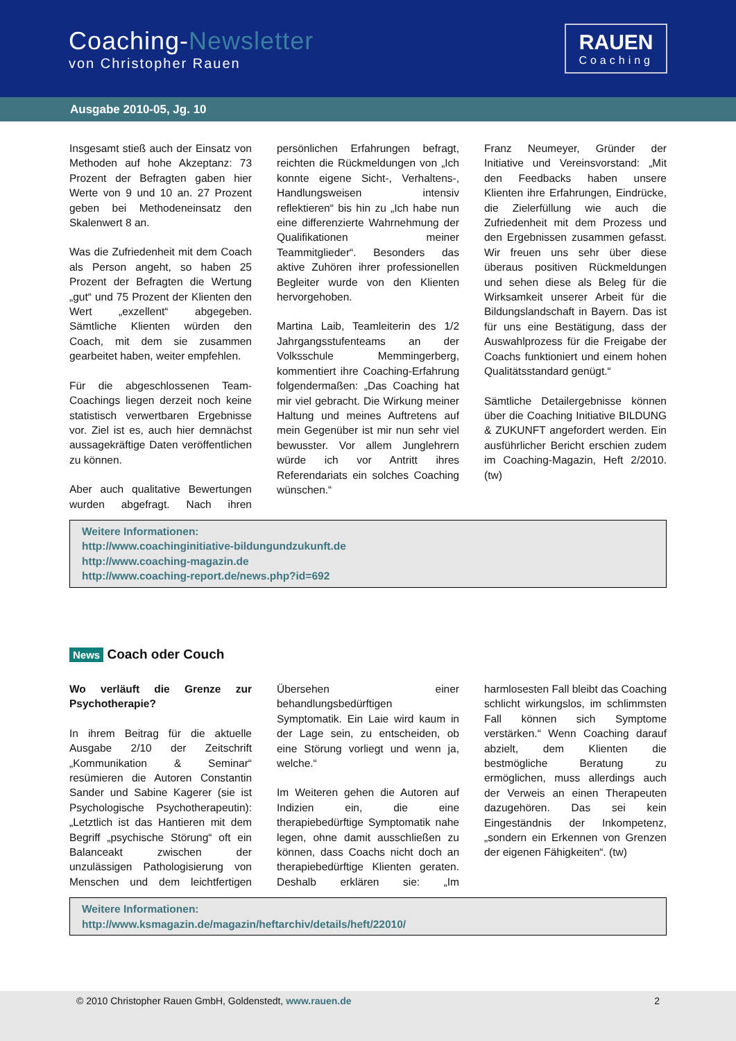Coaching-Newsletter
von Christopher Rauen
RAUEN
Coaching
Ausgabe 2010-05, Jg. 10
Insgesamt stieß auch der Einsatz von Methoden auf hohe Akzeptanz: 73 Prozent der Befragten gaben hier Werte von 9 und 10 an. 27 Prozent geben bei Methodeneinsatz den Skalenwert 8 an.
Was die Zufriedenheit mit dem Coach als Person angeht, so haben 25 Prozent der Befragten die Wertung „gut“ und 75 Prozent der Klienten den Wert „exzellent“ abgegeben. Sämtliche Klienten würden den Coach, mit dem sie zusammen gearbeitet haben, weiter empfehlen.
Für die abgeschlossenen Team-Coachings liegen derzeit noch keine statistisch verwertbaren Ergebnisse vor. Ziel ist es, auch hier demnächst aussagekräftige Daten veröffentlichen zu können.
Aber auch qualitative Bewertungen wurden abgefragt. Nach ihren persönlichen Erfahrungen befragt, reichten die Rückmeldungen von „Ich konnte eigene Sicht-, Verhaltens-, Handlungsweisen intensiv reflektieren“ bis hin zu „Ich habe nun eine differenzierte Wahrnehmung der Qualifikationen meiner Teammitglieder“. Besonders das aktive Zuhören ihrer professionellen Begleiter wurde von den Klienten hervorgehoben.
Martina Laib, Teamleiterin des 1/2 Jahrgangsstufenteams an der Volksschule Memmingerberg, kommentiert ihre Coaching-Erfahrung folgendermaßen: „Das Coaching hat mir viel gebracht. Die Wirkung meiner Haltung und meines Auftretens auf mein Gegenüber ist mir nun sehr viel bewusster. Vor allem Junglehrern würde ich vor Antritt ihres Referendariats ein solches Coaching wünschen.“
Franz Neumeyer, Gründer der Initiative und Vereinsvorstand: „Mit den Feedbacks haben unsere Klienten ihre Erfahrungen, Eindrücke, die Zielerfüllung wie auch die Zufriedenheit mit dem Prozess und den Ergebnissen zusammen gefasst. Wir freuen uns sehr über diese überaus positiven Rückmeldungen und sehen diese als Beleg für die Wirksamkeit unserer Arbeit für die Bildungslandschaft in Bayern. Das ist für uns eine Bestätigung, dass der Auswahlprozess für die Freigabe der Coachs funktioniert und einem hohen Qualitätsstandard genügt.“
Sämtliche Detailergebnisse können über die Coaching Initiative BILDUNG & ZUKUNFT angefordert werden. Ein ausführlicher Bericht erschien zudem im Coaching-Magazin, Heft 2/2010. (tw)
Weitere Informationen:
http://www.coachinginitiative-bildungundzukunft.de
http://www.coaching-magazin.de
http://www.coaching-report.de/news.php?id=692
News Coach oder Couch
Wo verläuft die Grenze zur Psychotherapie?
In ihrem Beitrag für die aktuelle Ausgabe 2/10 der Zeitschrift „Kommunikation & Seminar“ resümieren die Autoren Constantin Sander und Sabine Kagerer (sie ist Psychologische Psychotherapeutin): „Letztlich ist das Hantieren mit dem Begriff „psychische Störung“ oft ein Balanceakt zwischen der unzulässigen Pathologisierung von Menschen und dem leichtfertigen Übersehen einer behandlungsbedürftigen Symptomatik. Ein Laie wird kaum in der Lage sein, zu entscheiden, ob eine Störung vorliegt und wenn ja, welche.“
Im Weiteren gehen die Autoren auf Indizien ein, die eine therapiebedürftige Symptomatik nahe legen, ohne damit ausschließen zu können, dass Coachs nicht doch an therapiebedürftige Klienten geraten. Deshalb erklären sie: „Im harmlosesten Fall bleibt das Coaching schlicht wirkungslos, im schlimmsten Fall können sich Symptome verstärken.“ Wenn Coaching darauf abzielt, dem Klienten die bestmögliche Beratung zu ermöglichen, muss allerdings auch der Verweis an einen Therapeuten dazugehören. Das sei kein Eingeständnis der Inkompetenz, „sondern ein Erkennen von Grenzen der eigenen Fähigkeiten“. (tw)
Weitere Informationen:
http://www.ksmagazin.de/magazin/heftarchiv/details/heft/22010/
© 2010 Christopher Rauen GmbH, Goldenstedt, www.rauen.de 2